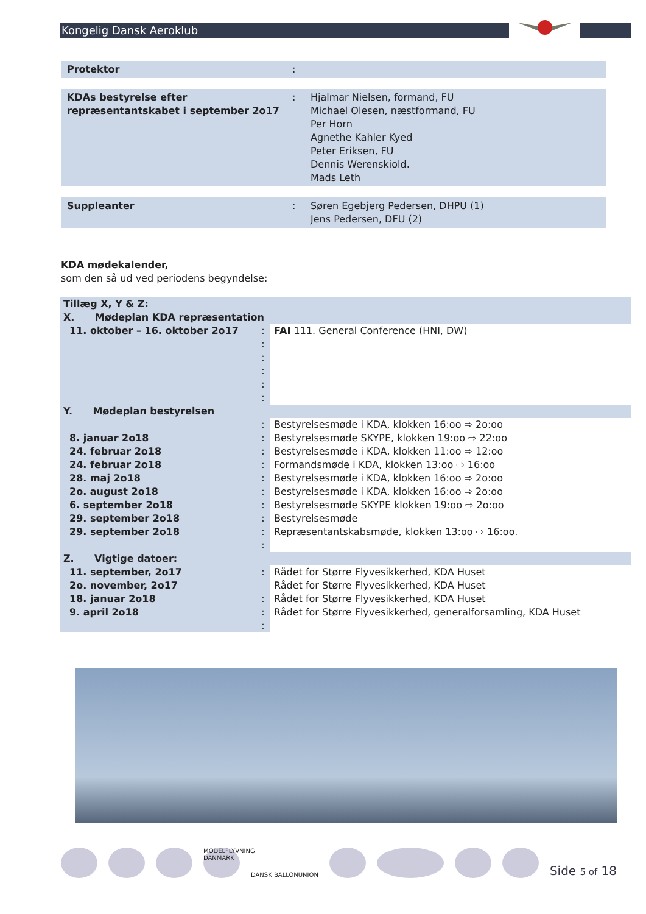Kongelig Dansk Aeroklub
| Protektor | : | |
| KDAs bestyrelse efter repræsentantskabet i september 2o17 | : | Hjalmar Nielsen, formand, FU Michael Olesen, næstformand, FU Per Horn Agnethe Kahler Kyed Peter Eriksen, FU Dennis Werenskiold. Mads Leth |
| Suppleanter | : | Søren Egebjerg Pedersen, DHPU (1) Jens Pedersen, DFU (2) |
KDA mødekalender,
som den så ud ved periodens begyndelse:
| Tillæg X, Y & Z: | | |
| X. Mødeplan KDA repræsentation | | |
| 11. oktober – 16. oktober 2o17 | : : : : : : | FAI 111. General Conference (HNI, DW) |
| Y. Mødeplan bestyrelsen | | |
| 8. januar 2o18 24. februar 2o18 24. februar 2o18 28. maj 2o18 2o. august 2o18 6. september 2o18 29. september 2o18 29. september 2o18 | : : : : : : : : : : | Bestyrelsesmøde i KDA, klokken 16:oo ⇨ 2o:oo Bestyrelsesmøde SKYPE, klokken 19:oo ⇨ 22:oo Bestyrelsesmøde i KDA, klokken 11:oo ⇨ 12:oo Formandsmøde i KDA, klokken 13:oo ⇨ 16:oo Bestyrelsesmøde i KDA, klokken 16:oo ⇨ 2o:oo Bestyrelsesmøde i KDA, klokken 16:oo ⇨ 2o:oo Bestyrelsesmøde SKYPE klokken 19:oo ⇨ 2o:oo Bestyrelsesmøde Repræsentantskabsmøde, klokken 13:oo ⇨ 16:oo. |
| Z. Vigtige datoer: | | |
| 11. september, 2o17 2o. november, 2o17 18. januar 2o18 9. april 2o18 | : : : : | Rådet for Større Flyvesikkerhed, KDA Huset Rådet for Større Flyvesikkerhed, KDA Huset Rådet for Større Flyvesikkerhed, KDA Huset Rådet for Større Flyvesikkerhed, generalforsamling, KDA Huset |
MODELFLYVNING DANMARK
DANSK BALLONUNION
Side 5 of 18